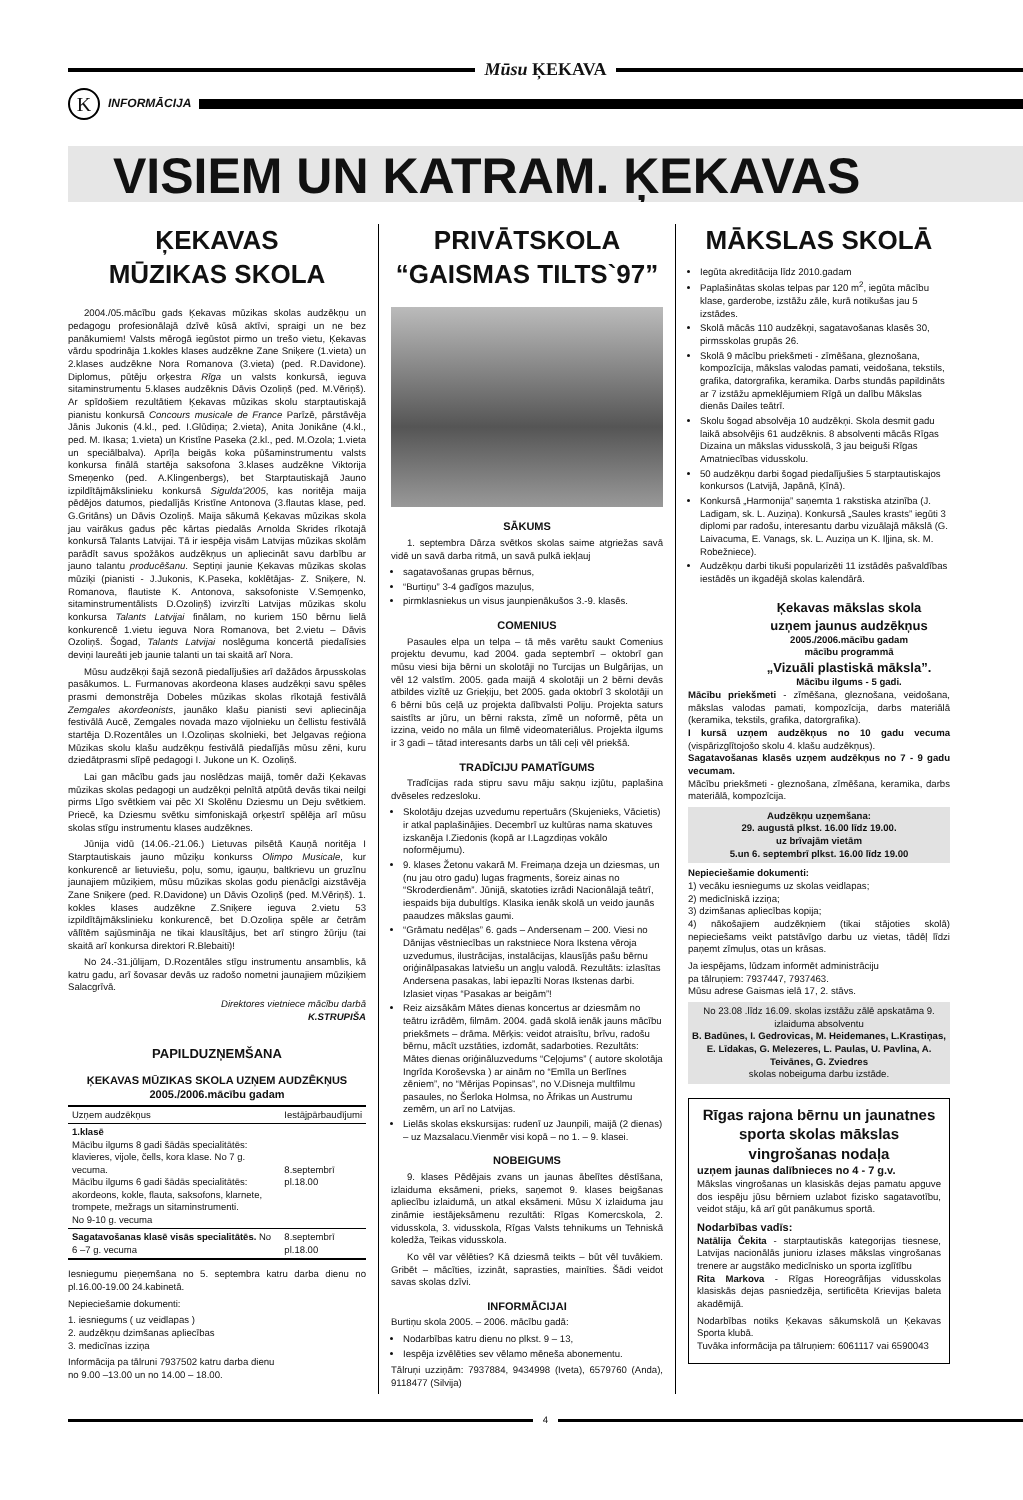Mūsu ĶEKAVA
K
INFORMĀCIJA
VISIEM UN KATRAM. ĶEKAVAS
ĶEKAVAS
MŪZIKAS SKOLA
2004./05.mācību gads Ķekavas mūzikas skolas audzēkņu un pedagogu profesionālajā dzīvē kūsā aktīvi, spraigi un ne bez panākumiem! Valsts mērogā iegūstot pirmo un trešo vietu, Ķekavas vārdu spodrināja 1.kokles klases audzēkne Zane Sniķere (1.vieta) un 2.klases audzēkne Nora Romanova (3.vieta) (ped. R.Davidone). Diplomus, pūtēju orķestra Rīga un valsts konkursā, ieguva sitaminstrumentu 5.klases audzēknis Dāvis Ozoliņš (ped. M.Vēriņš). Ar spīdošiem rezultātiem Ķekavas mūzikas skolu starptautiskajā pianistu konkursā Concours musicale de France Parīzē, pārstāvēja Jānis Jukonis (4.kl., ped. I.Glūdiņa; 2.vieta), Anita Jonikāne (4.kl., ped. M. Ikasa; 1.vieta) un Kristīne Paseka (2.kl., ped. M.Ozola; 1.vieta un speciālbalva). Aprīļa beigās koka pūšaminstrumentu valsts konkursa finālā startēja saksofona 3.klases audzēkne Viktorija Smeņenko (ped. A.Klingenbergs), bet Starptautiskajā Jauno izpildītājmākslinieku konkursā Sigulda'2005, kas noritēja maija pēdējos datumos, piedalījās Kristīne Antonova (3.flautas klase, ped. G.Gritāns) un Dāvis Ozoliņš. Maija sākumā Ķekavas mūzikas skola jau vairākus gadus pēc kārtas piedalās Arnolda Skrides rīkotajā konkursā Talants Latvijai. Tā ir iespēja visām Latvijas mūzikas skolām parādīt savus spožākos audzēkņus un apliecināt savu darbību ar jauno talantu producēšanu. Septiņi jaunie Ķekavas mūzikas skolas mūziķi (pianisti - J.Jukonis, K.Paseka, koklētājas- Z. Sniķere, N. Romanova, flautiste K. Antonova, saksofoniste V.Semņenko, sitaminstrumentālists D.Ozoliņš) izvirzīti Latvijas mūzikas skolu konkursa Talants Latvijai finālam, no kuriem 150 bērnu lielā konkurencē 1.vietu ieguva Nora Romanova, bet 2.vietu – Dāvis Ozoliņš. Šogad, Talants Latvijai noslēguma koncertā piedalīsies deviņi laureāti jeb jaunie talanti un tai skaitā arī Nora.
Mūsu audzēkņi šajā sezonā piedalījušies arī dažādos ārpusskolas pasākumos. L. Furmanovas akordeona klases audzēkņi savu spēles prasmi demonstrēja Dobeles mūzikas skolas rīkotajā festivālā Zemgales akordeonists, jaunāko klašu pianisti sevi apliecināja festivālā Aucē, Zemgales novada mazo vijolnieku un čellistu festivālā startēja D.Rozentāles un I.Ozoliņas skolnieki, bet Jelgavas reģiona Mūzikas skolu klašu audzēkņu festivālā piedalījās mūsu zēni, kuru dziedātprasmi slīpē pedagogi I. Jukone un K. Ozoliņš.
Lai gan mācību gads jau noslēdzas maijā, tomēr daži Ķekavas mūzikas skolas pedagogi un audzēkņi pelnītā atpūtā devās tikai neilgi pirms Līgo svētkiem vai pēc XI Skolēnu Dziesmu un Deju svētkiem. Priecē, ka Dziesmu svētku simfoniskajā orķestrī spēlēja arī mūsu skolas stīgu instrumentu klases audzēknes.
Jūnija vidū (14.06.-21.06.) Lietuvas pilsētā Kauņā noritēja I Starptautiskais jauno mūziķu konkurss Olimpo Musicale, kur konkurencē ar lietuviešu, poļu, somu, igauņu, baltkrievu un gruzīnu jaunajiem mūziķiem, mūsu mūzikas skolas godu pienācīgi aizstāvēja Zane Sniķere (ped. R.Davidone) un Dāvis Ozoliņš (ped. M.Vēriņš). 1. kokles klases audzēkne Z.Sniķere ieguva 2.vietu 53 izpildītājmākslinieku konkurencē, bet D.Ozoliņa spēle ar četrām vālītēm sajūsmināja ne tikai klausītājus, bet arī stingro žūriju (tai skaitā arī konkursa direktori R.Blebaiti)!
No 24.-31.jūlijam, D.Rozentāles stīgu instrumentu ansamblis, kā katru gadu, arī šovasar devās uz radošo nometni jaunajiem mūziķiem Salacgrīvā.
Direktores vietniece mācību darbā
K.STRUPIŠA
PAPILDUZŅEMŠANA
ĶEKAVAS MŪZIKAS SKOLA UZŅEM AUDZĒKŅUS
2005./2006.mācību gadam
| Uzņem audzēkņus | Iestājpārbaudījumi |
| --- | --- |
| 1.klasē Mācību ilgums 8 gadi šādās specialitātēs: klavieres, vijole, čells, kora klase. No 7 g. vecuma. Mācību ilgums 6 gadi šādās specialitātēs: akordeons, kokle, flauta, saksofons, klarnete, trompete, mežrags un sitaminstrumenti. No 9-10 g. vecuma | 8.septembrī pl.18.00 |
| Sagatavošanas klasē visās specialitātēs. No 6 –7 g. vecuma | 8.septembrī pl.18.00 |
Iesniegumu pieņemšana no 5. septembra katru darba dienu no pl.16.00-19.00 24.kabinetā.
Nepieciešamie dokumenti:
1. iesniegums ( uz veidlapas )
2. audzēkņu dzimšanas apliecības
3. medicīnas izziņa
Informācija pa tālruni 7937502 katru darba dienu
no 9.00 –13.00 un no 14.00 – 18.00.
PRIVĀTSKOLA
“GAISMAS TILTS`97”
SĀKUMS
1. septembra Dārza svētkos skolas saime atgriežas savā vidē un savā darba ritmā, un savā pulkā iekļauj
sagatavošanas grupas bērnus,
“Burtiņu” 3-4 gadīgos mazuļus,
pirmklasniekus un visus jaunpienākušos 3.-9. klasēs.
COMENIUS
Pasaules elpa un telpa – tā mēs varētu saukt Comenius projektu devumu, kad 2004. gada septembrī – oktobrī gan mūsu viesi bija bērni un skolotāji no Turcijas un Bulgārijas, un vēl 12 valstīm. 2005. gada maijā 4 skolotāji un 2 bērni devās atbildes vizītē uz Grieķiju, bet 2005. gada oktobrī 3 skolotāji un 6 bērni būs ceļā uz projekta dalībvalsti Poliju. Projekta saturs saistīts ar jūru, un bērni raksta, zīmē un noformē, pēta un izzina, veido no māla un filmē videomateriālus. Projekta ilgums ir 3 gadi – tātad interesants darbs un tāli ceļi vēl priekšā.
TRADĪCIJU PAMATĪGUMS
Tradīcijas rada stipru savu māju sakņu izjūtu, paplašina dvēseles redzesloku.
Skolotāju dzejas uzvedumu repertuārs (Skujenieks, Vācietis) ir atkal paplašinājies. Decembrī uz kultūras nama skatuves izskanēja I.Ziedonis (kopā ar I.Lagzdiņas vokālo noformējumu).
9. klases Žetonu vakarā M. Freimaņa dzeja un dziesmas, un (nu jau otro gadu) lugas fragments, šoreiz ainas no “Skroderdienām”. Jūnijā, skatoties izrādi Nacionālajā teātrī, iespaids bija dubultīgs. Klasika ienāk skolā un veido jaunās paaudzes mākslas gaumi.
“Grāmatu nedēļas” 6. gads – Andersenam – 200. Viesi no Dānijas vēstniecības un rakstniece Nora Ikstena vēroja uzvedumus, ilustrācijas, instalācijas, klausījās pašu bērnu oriģinālpasakas latviešu un angļu valodā. Rezultāts: izlasītas Andersena pasakas, labi iepazīti Noras Ikstenas darbi. Izlasiet viņas “Pasakas ar beigām”!
Reiz aizsākām Mātes dienas koncertus ar dziesmām no teātru izrādēm, filmām. 2004. gadā skolā ienāk jauns mācību priekšmets – drāma. Mērķis: veidot atraisītu, brīvu, radošu bērnu, mācīt uzstāties, izdomāt, sadarboties. Rezultāts: Mātes dienas oriģināluzvedums “Ceļojums” ( autore skolotāja Ingrīda Koroševska ) ar ainām no “Emīla un Berlīnes zēniem”, no “Mērijas Popinsas”, no V.Disneja multfilmu pasaules, no Šerloka Holmsa, no Āfrikas un Austrumu zemēm, un arī no Latvijas.
Lielās skolas ekskursijas: rudenī uz Jaunpili, maijā (2 dienas) – uz Mazsalacu.Vienmēr visi kopā – no 1. – 9. klasei.
NOBEIGUMS
9. klases Pēdējais zvans un jaunas ābelītes dēstīšana, izlaiduma eksāmeni, prieks, saņemot 9. klases beigšanas apliecību izlaidumā, un atkal eksāmeni. Mūsu X izlaiduma jau zināmie iestājeksāmenu rezultāti: Rīgas Komercskola, 2. vidusskola, 3. vidusskola, Rīgas Valsts tehnikums un Tehniskā koledža, Teikas vidusskola.
Ko vēl var vēlēties? Kā dziesmā teikts – būt vēl tuvākiem. Gribēt – mācīties, izzināt, saprasties, mainīties. Šādi veidot savas skolas dzīvi.
INFORMĀCIJAI
Burtiņu skola 2005. – 2006. mācību gadā:
Nodarbības katru dienu no plkst. 9 – 13,
Iespēja izvēlēties sev vēlamo mēneša abonementu.
Tālruņi uzziņām: 7937884, 9434998 (Iveta), 6579760 (Anda), 9118477 (Silvija)
MĀKSLAS SKOLĀ
Iegūta akreditācija līdz 2010.gadam
Paplašinātas skolas telpas par 120 m<sup>2</sup>, iegūta mācību klase, garderobe, izstāžu zāle, kurā notikušas jau 5 izstādes.
Skolā mācās 110 audzēkņi, sagatavošanas klasēs 30, pirmsskolas grupās 26.
Skolā 9 mācību priekšmeti - zīmēšana, gleznošana, kompozīcija, mākslas valodas pamati, veidošana, tekstils, grafika, datorgrafika, keramika. Darbs stundās papildināts ar 7 izstāžu apmeklējumiem Rīgā un dalību Mākslas dienās Dailes teātrī.
Skolu šogad absolvēja 10 audzēkņi. Skola desmit gadu laikā absolvējis 61 audzēknis. 8 absolventi mācās Rīgas Dizaina un mākslas vidusskolā, 3 jau beiguši Rīgas Amatniecības vidusskolu.
50 audzēkņu darbi šogad piedalījušies 5 starptautiskajos konkursos (Latvijā, Japānā, Ķīnā).
Konkursā „Harmonija” saņemta 1 rakstiska atzinība (J. Ladigam, sk. L. Auziņa). Konkursā „Saules krasts” iegūti 3 diplomi par radošu, interesantu darbu vizuālajā mākslā (G. Laivacuma, E. Vanags, sk. L. Auziņa un K. Iļjina, sk. M. Robežniece).
Audzēkņu darbi tikuši popularizēti 11 izstādēs pašvaldības iestādēs un ikgadējā skolas kalendārā.
Ķekavas mākslas skola
uzņem jaunus audzēkņus
2005./2006.mācību gadam
mācību programmā
„Vizuāli plastiskā māksla”.
Mācību ilgums - 5 gadi.
Mācību priekšmeti - zīmēšana, gleznošana, veidošana, mākslas valodas pamati, kompozīcija, darbs materiālā (keramika, tekstils, grafika, datorgrafika).
I kursā uzņem audzēkņus no 10 gadu vecuma (vispārizglītojošo skolu 4. klašu audzēkņus).
Sagatavošanas klasēs uzņem audzēkņus no 7 - 9 gadu vecumam.
Mācību priekšmeti - gleznošana, zīmēšana, keramika, darbs materiālā, kompozīcija.
Audzēkņu uzņemšana:
29. augustā plkst. 16.00 līdz 19.00.
uz brīvajām vietām
5.un 6. septembrī plkst. 16.00 līdz 19.00
Nepieciešamie dokumenti:
1) vecāku iesniegums uz skolas veidlapas;
2) medicīniskā izziņa;
3) dzimšanas apliecības kopija;
4) nākošajiem audzēkņiem (tikai stājoties skolā) nepieciešams veikt patstāvīgo darbu uz vietas, tādēļ līdzi paņemt zīmuļus, otas un krāsas.
Ja iespējams, lūdzam informēt administrāciju
pa tālruņiem: 7937447, 7937463.
Mūsu adrese Gaismas ielā 17, 2. stāvs.
No 23.08 .līdz 16.09. skolas izstāžu zālē apskatāma 9. izlaiduma absolventu
B. Badūnes, I. Gedrovicas, M. Heidemanes, L.Krastiņas, E. Līdakas, G. Melezeres, L. Paulas, U. Pavlina, A. Teivānes, G. Zviedres
skolas nobeiguma darbu izstāde.
Rīgas rajona bērnu un jaunatnes sporta skolas mākslas vingrošanas nodaļa
uzņem jaunas dalībnieces no 4 - 7 g.v.
Mākslas vingrošanas un klasiskās dejas pamatu apguve dos iespēju jūsu bērniem uzlabot fizisko sagatavotību, veidot stāju, kā arī gūt panākumus sportā.
Nodarbības vadīs:
Natālija Čekita - starptautiskās kategorijas tiesnese, Latvijas nacionālās junioru izlases mākslas vingrošanas trenere ar augstāko medicīnisko un sporta izglītību
Rita Markova - Rīgas Horeogrāfijas vidusskolas klasiskās dejas pasniedzēja, sertificēta Krievijas baleta akadēmijā.
Nodarbības notiks Ķekavas sākumskolā un Ķekavas Sporta klubā.
Tuvāka informācija pa tālruņiem: 6061117 vai 6590043
4